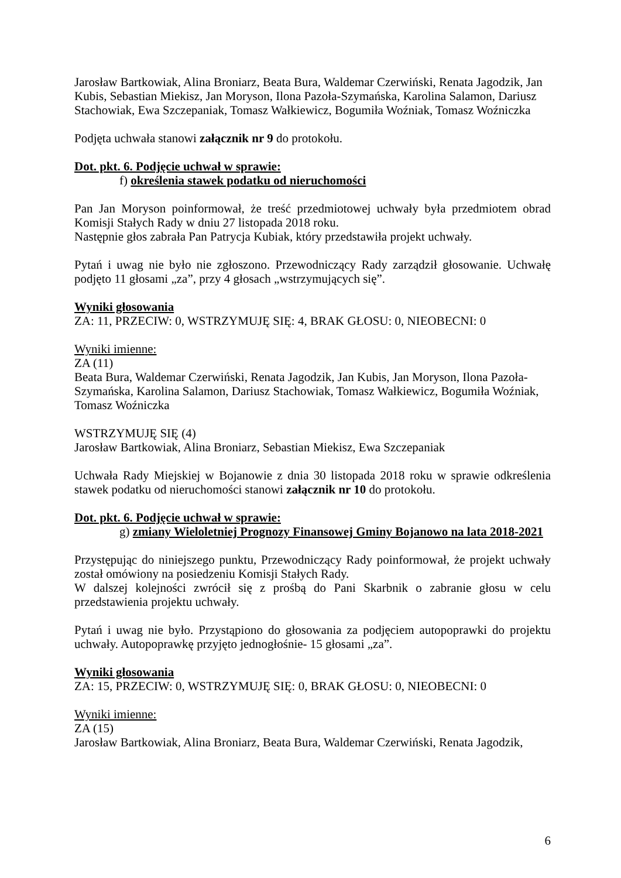Jarosław Bartkowiak, Alina Broniarz, Beata Bura, Waldemar Czerwiński, Renata Jagodzik, Jan Kubis, Sebastian Miekisz, Jan Moryson, Ilona Pazoła-Szymańska, Karolina Salamon, Dariusz Stachowiak, Ewa Szczepaniak, Tomasz Wałkiewicz, Bogumiła Woźniak, Tomasz Woźniczka
Podjęta uchwała stanowi załącznik nr 9 do protokołu.
Dot. pkt. 6. Podjęcie uchwał w sprawie:
f) określenia stawek podatku od nieruchomości
Pan Jan Moryson poinformował, że treść przedmiotowej uchwały była przedmiotem obrad Komisji Stałych Rady w dniu 27 listopada 2018 roku.
Następnie głos zabrała Pan Patrycja Kubiak, który przedstawiła projekt uchwały.
Pytań i uwag nie było nie zgłoszono. Przewodniczący Rady zarządził głosowanie. Uchwałę podjęto 11 głosami „za”, przy 4 głosach „wstrzymujących się”.
Wyniki głosowania
ZA: 11, PRZECIW: 0, WSTRZYMUJĘ SIĘ: 4, BRAK GŁOSU: 0, NIEOBECNI: 0
Wyniki imienne:
ZA (11)
Beata Bura, Waldemar Czerwiński, Renata Jagodzik, Jan Kubis, Jan Moryson, Ilona Pazoła-Szymańska, Karolina Salamon, Dariusz Stachowiak, Tomasz Wałkiewicz, Bogumiła Woźniak, Tomasz Woźniczka
WSTRZYMUJĘ SIĘ (4)
Jarosław Bartkowiak, Alina Broniarz, Sebastian Miekisz, Ewa Szczepaniak
Uchwała Rady Miejskiej w Bojanowie z dnia 30 listopada 2018 roku w sprawie odkreślenia stawek podatku od nieruchomości stanowi załącznik nr 10 do protokołu.
Dot. pkt. 6. Podjęcie uchwał w sprawie:
g) zmiany Wieloletniej Prognozy Finansowej Gminy Bojanowo na lata 2018-2021
Przystępując do niniejszego punktu, Przewodniczący Rady poinformował, że projekt uchwały został omówiony na posiedzeniu Komisji Stałych Rady.
W dalszej kolejności zwrócił się z prośbą do Pani Skarbnik o zabranie głosu w celu przedstawienia projektu uchwały.
Pytań i uwag nie było. Przystąpiono do głosowania za podjęciem autopoprawki do projektu uchwały. Autopoprawkę przyjęto jednogłośnie- 15 głosami „za”.
Wyniki głosowania
ZA: 15, PRZECIW: 0, WSTRZYMUJĘ SIĘ: 0, BRAK GŁOSU: 0, NIEOBECNI: 0
Wyniki imienne:
ZA (15)
Jarosław Bartkowiak, Alina Broniarz, Beata Bura, Waldemar Czerwiński, Renata Jagodzik,
6